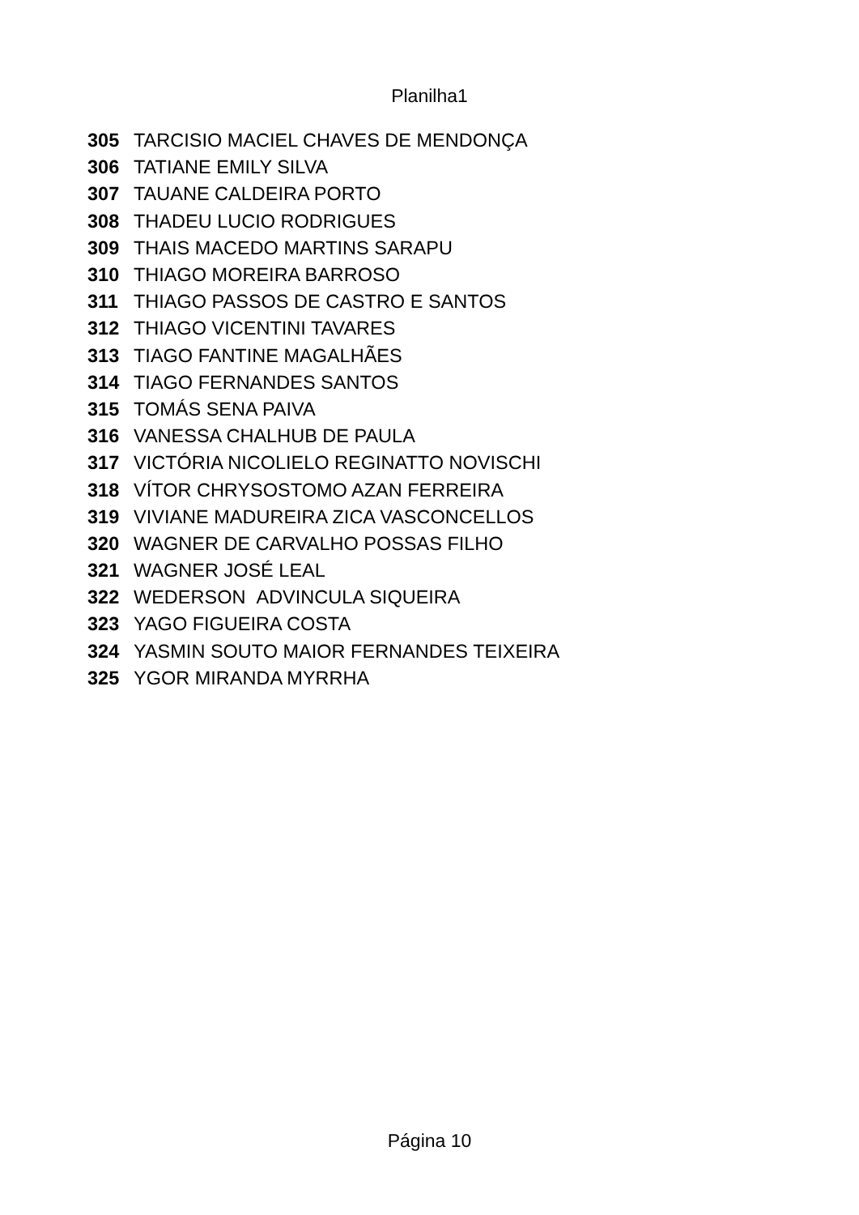Planilha1
| 305 | TARCISIO MACIEL CHAVES DE MENDONÇA |
| 306 | TATIANE EMILY SILVA |
| 307 | TAUANE CALDEIRA PORTO |
| 308 | THADEU LUCIO RODRIGUES |
| 309 | THAIS MACEDO MARTINS SARAPU |
| 310 | THIAGO MOREIRA BARROSO |
| 311 | THIAGO PASSOS DE CASTRO E SANTOS |
| 312 | THIAGO VICENTINI TAVARES |
| 313 | TIAGO FANTINE MAGALHÃES |
| 314 | TIAGO FERNANDES SANTOS |
| 315 | TOMÁS SENA PAIVA |
| 316 | VANESSA CHALHUB DE PAULA |
| 317 | VICTÓRIA NICOLIELO REGINATTO NOVISCHI |
| 318 | VÍTOR CHRYSOSTOMO AZAN FERREIRA |
| 319 | VIVIANE MADUREIRA ZICA VASCONCELLOS |
| 320 | WAGNER DE CARVALHO POSSAS FILHO |
| 321 | WAGNER JOSÉ LEAL |
| 322 | WEDERSON ADVINCULA SIQUEIRA |
| 323 | YAGO FIGUEIRA COSTA |
| 324 | YASMIN SOUTO MAIOR FERNANDES TEIXEIRA |
| 325 | YGOR MIRANDA MYRRHA |
Página 10